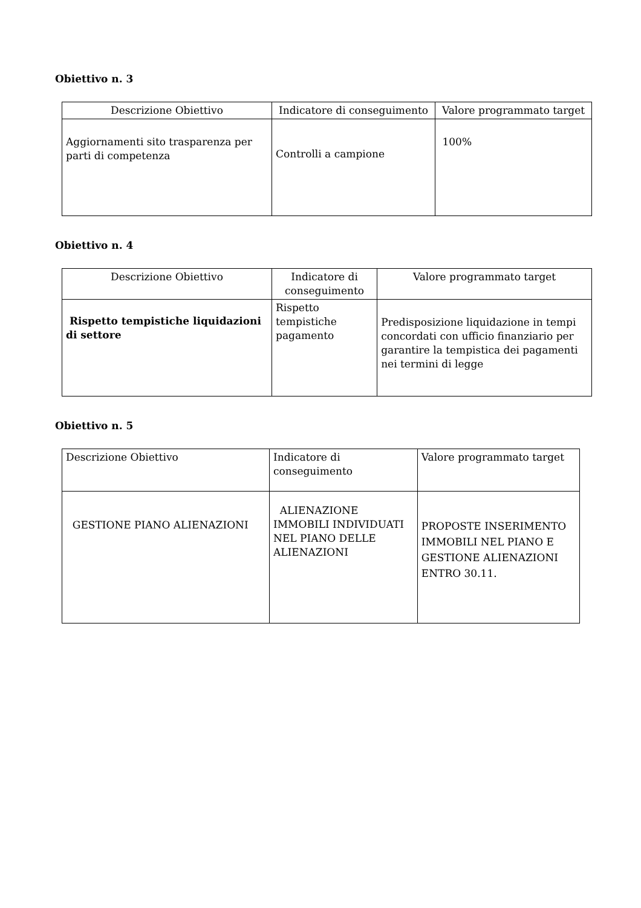Obiettivo n. 3
| Descrizione Obiettivo | Indicatore di conseguimento | Valore programmato target |
| --- | --- | --- |
| Aggiornamenti sito trasparenza per parti di competenza | Controlli a campione | 100% |
Obiettivo n. 4
| Descrizione Obiettivo | Indicatore di conseguimento | Valore programmato target |
| --- | --- | --- |
| Rispetto tempistiche liquidazioni di settore | Rispetto tempistiche pagamento | Predisposizione liquidazione in tempi concordati con ufficio finanziario per garantire la tempistica dei pagamenti nei termini di legge |
Obiettivo n. 5
| Descrizione Obiettivo | Indicatore di conseguimento | Valore programmato target |
| --- | --- | --- |
| GESTIONE PIANO ALIENAZIONI | ALIENAZIONE IMMOBILI INDIVIDUATI NEL PIANO DELLE ALIENAZIONI | PROPOSTE INSERIMENTO IMMOBILI NEL PIANO E GESTIONE ALIENAZIONI ENTRO 30.11. |